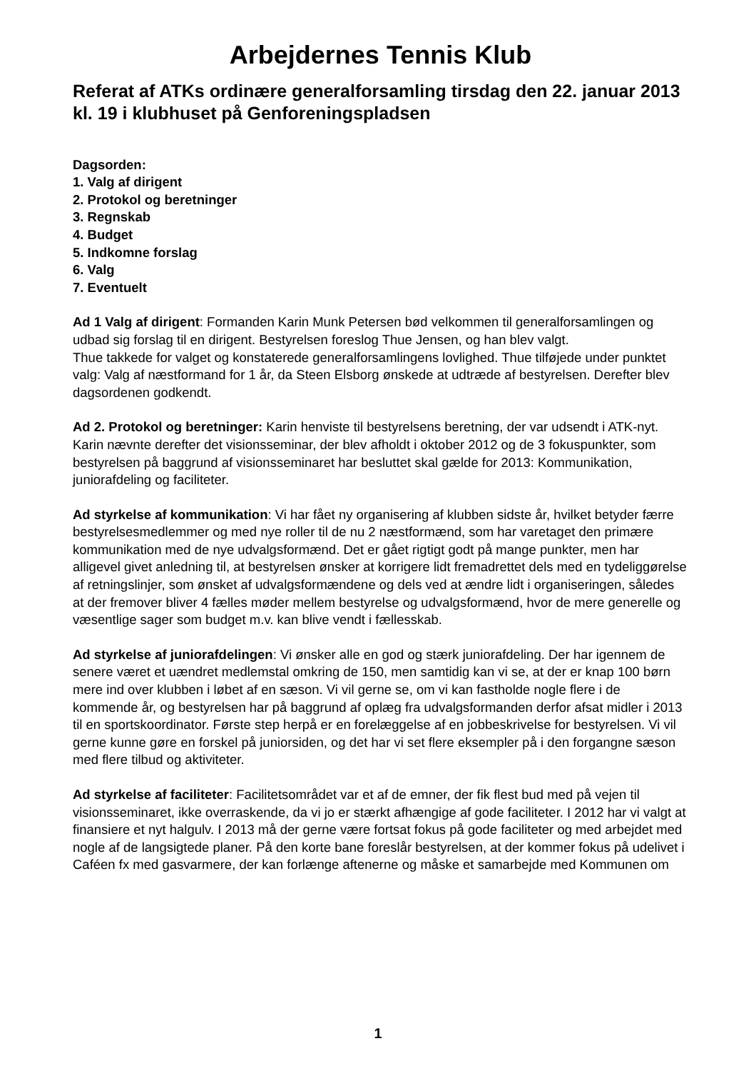Arbejdernes Tennis Klub
Referat af ATKs ordinære generalforsamling tirsdag den 22. januar 2013 kl. 19 i klubhuset på Genforeningspladsen
Dagsorden:
1. Valg af dirigent
2. Protokol og beretninger
3. Regnskab
4. Budget
5. Indkomne forslag
6. Valg
7. Eventuelt
Ad 1 Valg af dirigent: Formanden Karin Munk Petersen bød velkommen til generalforsamlingen og udbad sig forslag til en dirigent. Bestyrelsen foreslog Thue Jensen, og han blev valgt.
Thue takkede for valget og konstaterede generalforsamlingens lovlighed. Thue tilføjede under punktet valg: Valg af næstformand for 1 år, da Steen Elsborg ønskede at udtræde af bestyrelsen. Derefter blev dagsordenen godkendt.
Ad 2. Protokol og beretninger: Karin henviste til bestyrelsens beretning, der var udsendt i ATK-nyt. Karin nævnte derefter det visionsseminar, der blev afholdt i oktober 2012 og de 3 fokuspunkter, som bestyrelsen på baggrund af visionsseminaret har besluttet skal gælde for 2013: Kommunikation, juniorafdeling og faciliteter.
Ad styrkelse af kommunikation: Vi har fået ny organisering af klubben sidste år, hvilket betyder færre bestyrelsesmedlemmer og med nye roller til de nu 2 næstformænd, som har varetaget den primære kommunikation med de nye udvalgsformænd. Det er gået rigtigt godt på mange punkter, men har alligevel givet anledning til, at bestyrelsen ønsker at korrigere lidt fremadrettet dels med en tydeliggørelse af retningslinjer, som ønsket af udvalgsformændene og dels ved at ændre lidt i organiseringen, således at der fremover bliver 4 fælles møder mellem bestyrelse og udvalgsformænd, hvor de mere generelle og væsentlige sager som budget m.v. kan blive vendt i fællesskab.
Ad styrkelse af juniorafdelingen: Vi ønsker alle en god og stærk juniorafdeling. Der har igennem de senere været et uændret medlemstal omkring de 150, men samtidig kan vi se, at der er knap 100 børn mere ind over klubben i løbet af en sæson. Vi vil gerne se, om vi kan fastholde nogle flere i de kommende år, og bestyrelsen har på baggrund af oplæg fra udvalgsformanden derfor afsat midler i 2013 til en sportskoordinator. Første step herpå er en forelæggelse af en jobbeskrivelse for bestyrelsen. Vi vil gerne kunne gøre en forskel på juniorsiden, og det har vi set flere eksempler på i den forgangne sæson med flere tilbud og aktiviteter.
Ad styrkelse af faciliteter: Facilitetsområdet var et af de emner, der fik flest bud med på vejen til visionsseminaret, ikke overraskende, da vi jo er stærkt afhængige af gode faciliteter. I 2012 har vi valgt at finansiere et nyt halgulv. I 2013 må der gerne være fortsat fokus på gode faciliteter og med arbejdet med nogle af de langsigtede planer. På den korte bane foreslår bestyrelsen, at der kommer fokus på udelivet i Caféen fx med gasvarmere, der kan forlænge aftenerne og måske et samarbejde med Kommunen om
1